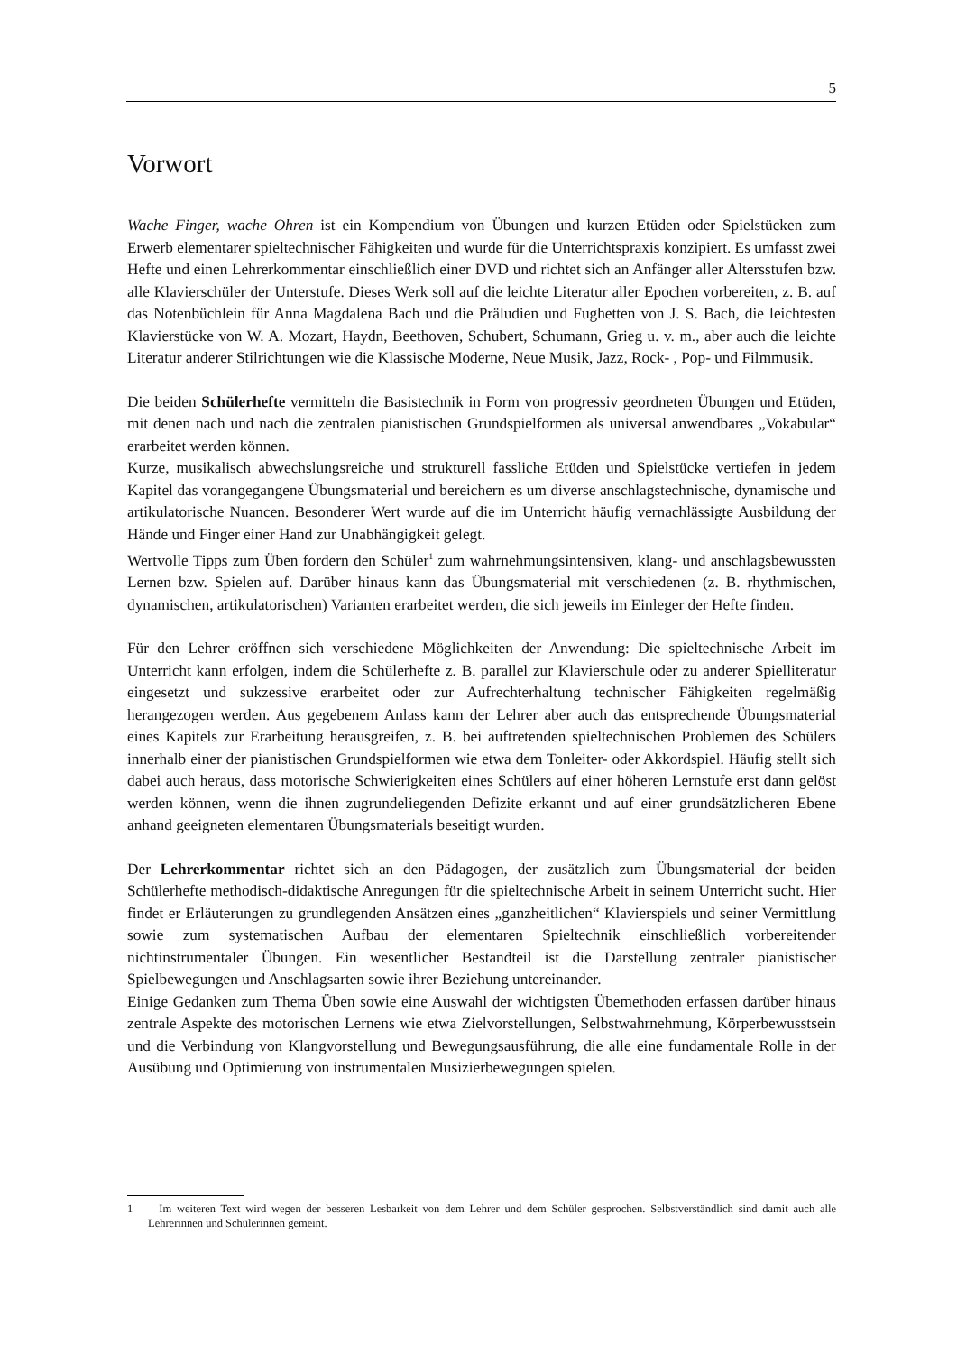5
Vorwort
Wache Finger, wache Ohren ist ein Kompendium von Übungen und kurzen Etüden oder Spielstücken zum Erwerb elementarer spieltechnischer Fähigkeiten und wurde für die Unterrichtspraxis konzipiert. Es umfasst zwei Hefte und einen Lehrerkommentar einschließlich einer DVD und richtet sich an Anfänger aller Altersstufen bzw. alle Klavierschüler der Unterstufe. Dieses Werk soll auf die leichte Literatur aller Epochen vorbereiten, z. B. auf das Notenbüchlein für Anna Magdalena Bach und die Präludien und Fughetten von J. S. Bach, die leichtesten Klavierstücke von W. A. Mozart, Haydn, Beethoven, Schubert, Schumann, Grieg u. v. m., aber auch die leichte Literatur anderer Stilrichtungen wie die Klassische Moderne, Neue Musik, Jazz, Rock- , Pop- und Filmmusik.
Die beiden Schülerhefte vermitteln die Basistechnik in Form von progressiv geordneten Übungen und Etüden, mit denen nach und nach die zentralen pianistischen Grundspielformen als universal anwendbares „Vokabular“ erarbeitet werden können.
Kurze, musikalisch abwechslungsreiche und strukturell fassliche Etüden und Spielstücke vertiefen in jedem Kapitel das vorangegangene Übungsmaterial und bereichern es um diverse anschlagstechnische, dynamische und artikulatorische Nuancen. Besonderer Wert wurde auf die im Unterricht häufig vernachlässigte Ausbildung der Hände und Finger einer Hand zur Unabhängigkeit gelegt.
Wertvolle Tipps zum Üben fordern den Schüler<sup>1</sup> zum wahrnehmungsintensiven, klang- und anschlagsbewussten Lernen bzw. Spielen auf. Darüber hinaus kann das Übungsmaterial mit verschiedenen (z. B. rhythmischen, dynamischen, artikulatorischen) Varianten erarbeitet werden, die sich jeweils im Einleger der Hefte finden.
Für den Lehrer eröffnen sich verschiedene Möglichkeiten der Anwendung: Die spieltechnische Arbeit im Unterricht kann erfolgen, indem die Schülerhefte z. B. parallel zur Klavierschule oder zu anderer Spielliteratur eingesetzt und sukzessive erarbeitet oder zur Aufrechterhaltung technischer Fähigkeiten regelmäßig herangezogen werden. Aus gegebenem Anlass kann der Lehrer aber auch das entsprechende Übungsmaterial eines Kapitels zur Erarbeitung herausgreifen, z. B. bei auftretenden spieltechnischen Problemen des Schülers innerhalb einer der pianistischen Grundspielformen wie etwa dem Tonleiter- oder Akkordspiel. Häufig stellt sich dabei auch heraus, dass motorische Schwierigkeiten eines Schülers auf einer höheren Lernstufe erst dann gelöst werden können, wenn die ihnen zugrundeliegenden Defizite erkannt und auf einer grundsätzlicheren Ebene anhand geeigneten elementaren Übungsmaterials beseitigt wurden.
Der Lehrerkommentar richtet sich an den Pädagogen, der zusätzlich zum Übungsmaterial der beiden Schülerhefte methodisch-didaktische Anregungen für die spieltechnische Arbeit in seinem Unterricht sucht. Hier findet er Erläuterungen zu grundlegenden Ansätzen eines „ganzheitlichen“ Klavierspiels und seiner Vermittlung sowie zum systematischen Aufbau der elementaren Spieltechnik einschließlich vorbereitender nichtinstrumentaler Übungen. Ein wesentlicher Bestandteil ist die Darstellung zentraler pianistischer Spielbewegungen und Anschlagsarten sowie ihrer Beziehung untereinander.
Einige Gedanken zum Thema Üben sowie eine Auswahl der wichtigsten Übemethoden erfassen darüber hinaus zentrale Aspekte des motorischen Lernens wie etwa Zielvorstellungen, Selbstwahrnehmung, Körperbewusstsein und die Verbindung von Klangvorstellung und Bewegungsausführung, die alle eine fundamentale Rolle in der Ausübung und Optimierung von instrumentalen Musizierbewegungen spielen.
1 Im weiteren Text wird wegen der besseren Lesbarkeit von dem Lehrer und dem Schüler gesprochen. Selbstverständlich sind damit auch alle Lehrerinnen und Schülerinnen gemeint.